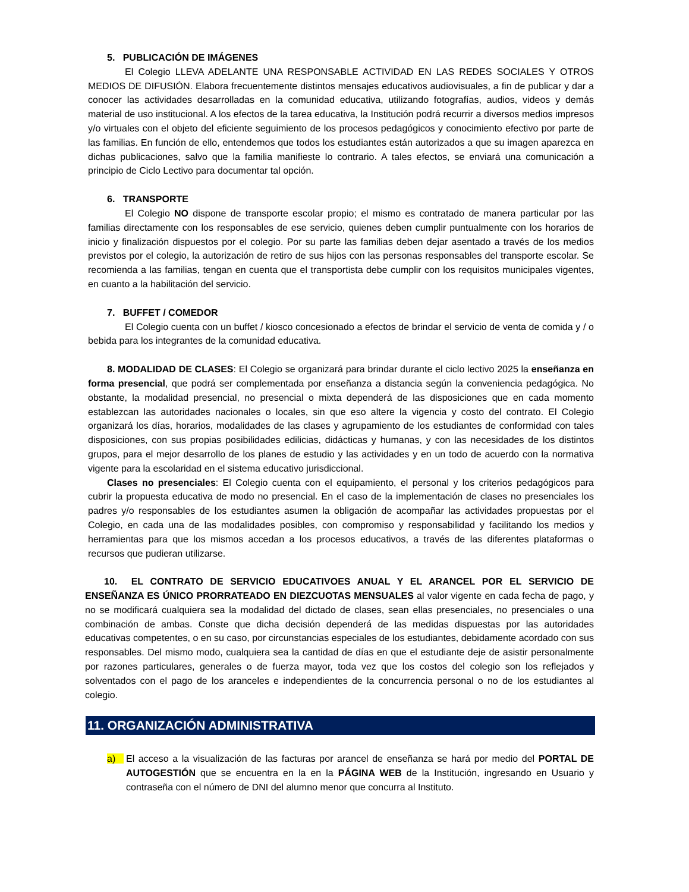5. PUBLICACIÓN DE IMÁGENES
El Colegio LLEVA ADELANTE UNA RESPONSABLE ACTIVIDAD EN LAS REDES SOCIALES Y OTROS MEDIOS DE DIFUSIÓN. Elabora frecuentemente distintos mensajes educativos audiovisuales, a fin de publicar y dar a conocer las actividades desarrolladas en la comunidad educativa, utilizando fotografías, audios, videos y demás material de uso institucional. A los efectos de la tarea educativa, la Institución podrá recurrir a diversos medios impresos y/o virtuales con el objeto del eficiente seguimiento de los procesos pedagógicos y conocimiento efectivo por parte de las familias. En función de ello, entendemos que todos los estudiantes están autorizados a que su imagen aparezca en dichas publicaciones, salvo que la familia manifieste lo contrario. A tales efectos, se enviará una comunicación a principio de Ciclo Lectivo para documentar tal opción.
6. TRANSPORTE
El Colegio NO dispone de transporte escolar propio; el mismo es contratado de manera particular por las familias directamente con los responsables de ese servicio, quienes deben cumplir puntualmente con los horarios de inicio y finalización dispuestos por el colegio. Por su parte las familias deben dejar asentado a través de los medios previstos por el colegio, la autorización de retiro de sus hijos con las personas responsables del transporte escolar. Se recomienda a las familias, tengan en cuenta que el transportista debe cumplir con los requisitos municipales vigentes, en cuanto a la habilitación del servicio.
7. BUFFET / COMEDOR
El Colegio cuenta con un buffet / kiosco concesionado a efectos de brindar el servicio de venta de comida y / o bebida para los integrantes de la comunidad educativa.
8. MODALIDAD DE CLASES: El Colegio se organizará para brindar durante el ciclo lectivo 2025 la enseñanza en forma presencial, que podrá ser complementada por enseñanza a distancia según la conveniencia pedagógica. No obstante, la modalidad presencial, no presencial o mixta dependerá de las disposiciones que en cada momento establezcan las autoridades nacionales o locales, sin que eso altere la vigencia y costo del contrato. El Colegio organizará los días, horarios, modalidades de las clases y agrupamiento de los estudiantes de conformidad con tales disposiciones, con sus propias posibilidades edilicias, didácticas y humanas, y con las necesidades de los distintos grupos, para el mejor desarrollo de los planes de estudio y las actividades y en un todo de acuerdo con la normativa vigente para la escolaridad en el sistema educativo jurisdiccional.
Clases no presenciales: El Colegio cuenta con el equipamiento, el personal y los criterios pedagógicos para cubrir la propuesta educativa de modo no presencial. En el caso de la implementación de clases no presenciales los padres y/o responsables de los estudiantes asumen la obligación de acompañar las actividades propuestas por el Colegio, en cada una de las modalidades posibles, con compromiso y responsabilidad y facilitando los medios y herramientas para que los mismos accedan a los procesos educativos, a través de las diferentes plataformas o recursos que pudieran utilizarse.
10. EL CONTRATO DE SERVICIO EDUCATIVOES ANUAL Y EL ARANCEL POR EL SERVICIO DE ENSEÑANZA ES ÚNICO PRORRATEADO EN DIEZCUOTAS MENSUALES al valor vigente en cada fecha de pago, y no se modificará cualquiera sea la modalidad del dictado de clases, sean ellas presenciales, no presenciales o una combinación de ambas. Conste que dicha decisión dependerá de las medidas dispuestas por las autoridades educativas competentes, o en su caso, por circunstancias especiales de los estudiantes, debidamente acordado con sus responsables. Del mismo modo, cualquiera sea la cantidad de días en que el estudiante deje de asistir personalmente por razones particulares, generales o de fuerza mayor, toda vez que los costos del colegio son los reflejados y solventados con el pago de los aranceles e independientes de la concurrencia personal o no de los estudiantes al colegio.
11. ORGANIZACIÓN ADMINISTRATIVA
a) El acceso a la visualización de las facturas por arancel de enseñanza se hará por medio del PORTAL DE AUTOGESTIÓN que se encuentra en la en la PÁGINA WEB de la Institución, ingresando en Usuario y contraseña con el número de DNI del alumno menor que concurra al Instituto.